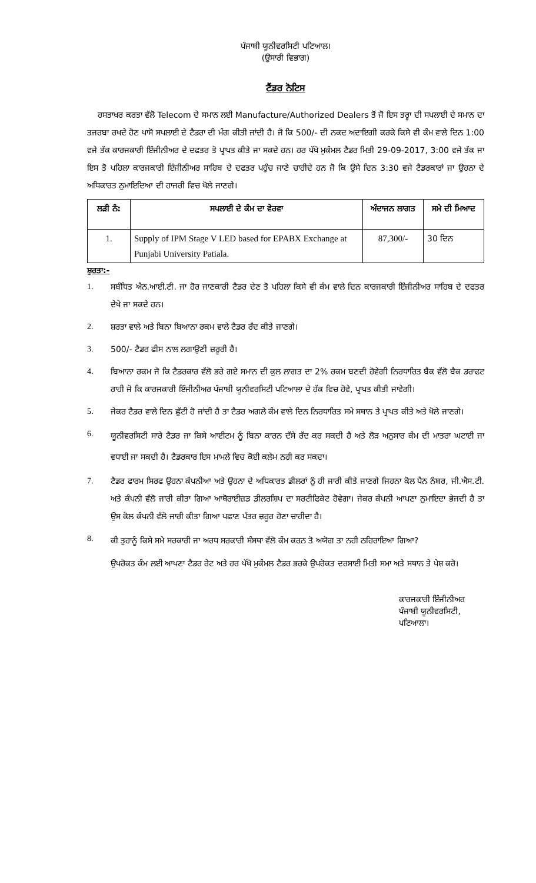ਪੰਜਾਬੀ ਯੂਨੀਵਰਸਿਟੀ ਪਟਿਆਲ।
(ਉਸਾਰੀ ਵਿਭਾਗ)
ਟੈਂਡਰ ਨੋਟਿਸ
ਹਸਤਾਖਰ ਕਰਤਾ ਵੱਲੋ Telecom ਦੇ ਸਮਾਨ ਲਈ Manufacture/Authorized Dealers ਤੋਂ ਜੋ ਇਸ ਤਰ੍ਹਾ ਦੀ ਸਪਲਾਈ ਦੇ ਸਮਾਨ ਦਾ ਤਜਰਬਾ ਰਖਦੇ ਹੋਣ ਪਾਸੋ ਸਪਲਾਈ ਦੇ ਟੈਡਰਾ ਦੀ ਮੰਗ ਕੀਤੀ ਜਾਂਦੀ ਹੈ। ਜੋ ਕਿ 500/- ਦੀ ਨਕਦ ਅਦਾਇਗੀ ਕਰਕੇ ਕਿਸੇ ਵੀ ਕੰਮ ਵਾਲੇ ਦਿਨ 1:00 ਵਜੇ ਤੱਕ ਕਾਰਜਕਾਰੀ ਇੰਜੀਨੀਅਰ ਦੇ ਦਫਤਰ ਤੋ ਪ੍ਰਾਪਤ ਕੀਤੇ ਜਾ ਸਕਦੇ ਹਨ। ਹਰ ਪੱਖੋ ਮੁਕੰਮਲ ਟੈਡਰ ਮਿਤੀ 29-09-2017, 3:00 ਵਜੇ ਤੱਕ ਜਾ ਇਸ ਤੋ ਪਹਿਲਾ ਕਾਰਜਕਾਰੀ ਇੰਜੀਨੀਅਰ ਸਾਹਿਬ ਦੇ ਦਫਤਰ ਪਹੁੰਚ ਜਾਣੇ ਚਾਹੀਦੇ ਹਨ ਜੋ ਕਿ ਉਸੇ ਦਿਨ 3:30 ਵਜੇ ਟੈਡਰਕਾਰਾਂ ਜਾ ਉਹਨਾ ਦੇ ਅਧਿਕਾਰਤ ਨੁਮਾਇਦਿਆ ਦੀ ਹਾਜਰੀ ਵਿਚ ਖੋਲੇ ਜਾਣਗੇ।
| ਲੜੀ ਨੰ: | ਸਪਲਾਈ ਦੇ ਕੰਮ ਦਾ ਵੇਰਵਾ | ਅੰਦਾਜਨ ਲਾਗਤ | ਸਮੇ ਦੀ ਮਿਆਦ |
| --- | --- | --- | --- |
| 1. | Supply of IPM Stage V LED based for EPABX Exchange at Punjabi University Patiala. | 87,300/- | 30 ਦਿਨ |
ਸ਼ੁਰਤਾ:-
1. ਸਬੰਧਿਤ ਐਨ.ਆਈ.ਟੀ. ਜਾ ਹੋਰ ਜਾਣਕਾਰੀ ਟੈਡਰ ਦੇਣ ਤੋ ਪਹਿਲਾ ਕਿਸੇ ਵੀ ਕੰਮ ਵਾਲੇ ਦਿਨ ਕਾਰਜਕਾਰੀ ਇੰਜੀਨੀਅਰ ਸਾਹਿਬ ਦੇ ਦਫਤਰ ਦੇਖੇ ਜਾ ਸਕਦੇ ਹਨ।
2. ਸ਼ਰਤਾ ਵਾਲੇ ਅਤੇ ਬਿਨਾ ਬਿਆਨਾ ਰਕਮ ਵਾਲੇ ਟੈਡਰ ਰੱਦ ਕੀਤੇ ਜਾਣਗੇ।
3. 500/- ਟੈਡਰ ਫੀਸ ਨਾਲ ਲਗਾਉਣੀ ਜ਼ਰੂਰੀ ਹੈ।
4. ਬਿਆਨਾ ਰਕਮ ਜੋ ਕਿ ਟੈਡਰਕਾਰ ਵੱਲੋ ਭਰੇ ਗਏ ਸਮਾਨ ਦੀ ਕੁਲ ਲਾਗਤ ਦਾ 2% ਰਕਮ ਬਣਦੀ ਹੋਵੇਗੀ ਨਿਰਧਾਰਿਤ ਬੈਕ ਵੱਲੋ ਬੈਕ ਡਰਾਫਟ ਰਾਹੀ ਜੋ ਕਿ ਕਾਰਜਕਾਰੀ ਇੰਜੀਨੀਅਰ ਪੰਜਾਬੀ ਯੂਨੀਵਰਸਿਟੀ ਪਟਿਆਲਾ ਦੇ ਹੱਕ ਵਿਚ ਹੋਵੇ, ਪ੍ਰਾਪਤ ਕੀਤੀ ਜਾਵੇਗੀ।
5. ਜੇਕਰ ਟੈਡਰ ਵਾਲੇ ਦਿਨ ਛੁੱਟੀ ਹੋ ਜਾਂਦੀ ਹੈ ਤਾ ਟੈਡਰ ਅਗਲੇ ਕੰਮ ਵਾਲੇ ਦਿਨ ਨਿਰਧਾਰਿਤ ਸਮੇ ਸਥਾਨ ਤੇ ਪ੍ਰਾਪਤ ਕੀਤੇ ਅਤੇ ਖੋਲੇ ਜਾਣਗੇ।
6. ਯੂਨੀਵਰਸਿਟੀ ਸਾਰੇ ਟੈਡਰ ਜਾ ਕਿਸੇ ਆਈਟਮ ਨੂੰ ਬਿਨਾ ਕਾਰਨ ਦੱਸੇ ਰੱਦ ਕਰ ਸਕਦੀ ਹੈ ਅਤੇ ਲੋੜ ਅਨੁਸਾਰ ਕੰਮ ਦੀ ਮਾਤਰਾ ਘਟਾਈ ਜਾ ਵਧਾਈ ਜਾ ਸਕਦੀ ਹੈ। ਟੈਡਰਕਾਰ ਇਸ ਮਾਮਲੇ ਵਿਚ ਕੋਈ ਕਲੇਮ ਨਹੀ ਕਰ ਸਕਦਾ।
7. ਟੈਡਰ ਫਾਰਮ ਸਿਰਫ ਉਹਨਾ ਕੰਪਨੀਆ ਅਤੇ ਉਹਨਾ ਦੇ ਅਧਿਕਾਰਤ ਡੀਲਰਾਂ ਨੂੰ ਹੀ ਜਾਰੀ ਕੀਤੇ ਜਾਣਗੇ ਜਿਹਨਾ ਕੋਲ ਪੈਨ ਨੰਬਰ, ਜੀ.ਐਸ.ਟੀ. ਅਤੇ ਕੰਪਨੀ ਵੱਲੋ ਜਾਰੀ ਕੀਤਾ ਗਿਆ ਆਥੋਰਾਈਜ਼ਡ ਡੀਲਰਸ਼ਿਪ ਦਾ ਸਰਟੀਫਿਕੇਟ ਹੋਵੇਗਾ। ਜੇਕਰ ਕੰਪਨੀ ਆਪਣਾ ਨੁਮਾਇਦਾ ਭੇਜਦੀ ਹੈ ਤਾ ਉਸ ਕੋਲ ਕੰਪਨੀ ਵੱਲੋ ਜਾਰੀ ਕੀਤਾ ਗਿਆ ਪਛਾਣ ਪੱਤਰ ਜ਼ਰੂਰ ਹੋਣਾ ਚਾਹੀਦਾ ਹੈ।
8. ਕੀ ਤੁਹਾਨੂੰ ਕਿਸੇ ਸਮੇ ਸਰਕਾਰੀ ਜਾ ਅਰਧ ਸਰਕਾਰੀ ਸੰਸਥਾ ਵੱਲੋ ਕੰਮ ਕਰਨ ਤੋ ਅਯੋਗ ਤਾ ਨਹੀ ਠਹਿਰਾਇਆ ਗਿਆ?
ਉਪਰੋਕਤ ਕੰਮ ਲਈ ਆਪਣਾ ਟੈਡਰ ਰੇਟ ਅਤੇ ਹਰ ਪੱਖੋ ਮੁਕੰਮਲ ਟੈਡਰ ਭਰਕੇ ਉਪਰੋਕਤ ਦਰਸਾਈ ਮਿਤੀ ਸਮਾ ਅਤੇ ਸਥਾਨ ਤੇ ਪੇਸ਼ ਕਰੋ।
ਕਾਰਜਕਾਰੀ ਇੰਜੀਨੀਅਰ
ਪੰਜਾਬੀ ਯੂਨੀਵਰਸਿਟੀ,
ਪਟਿਆਲਾ।